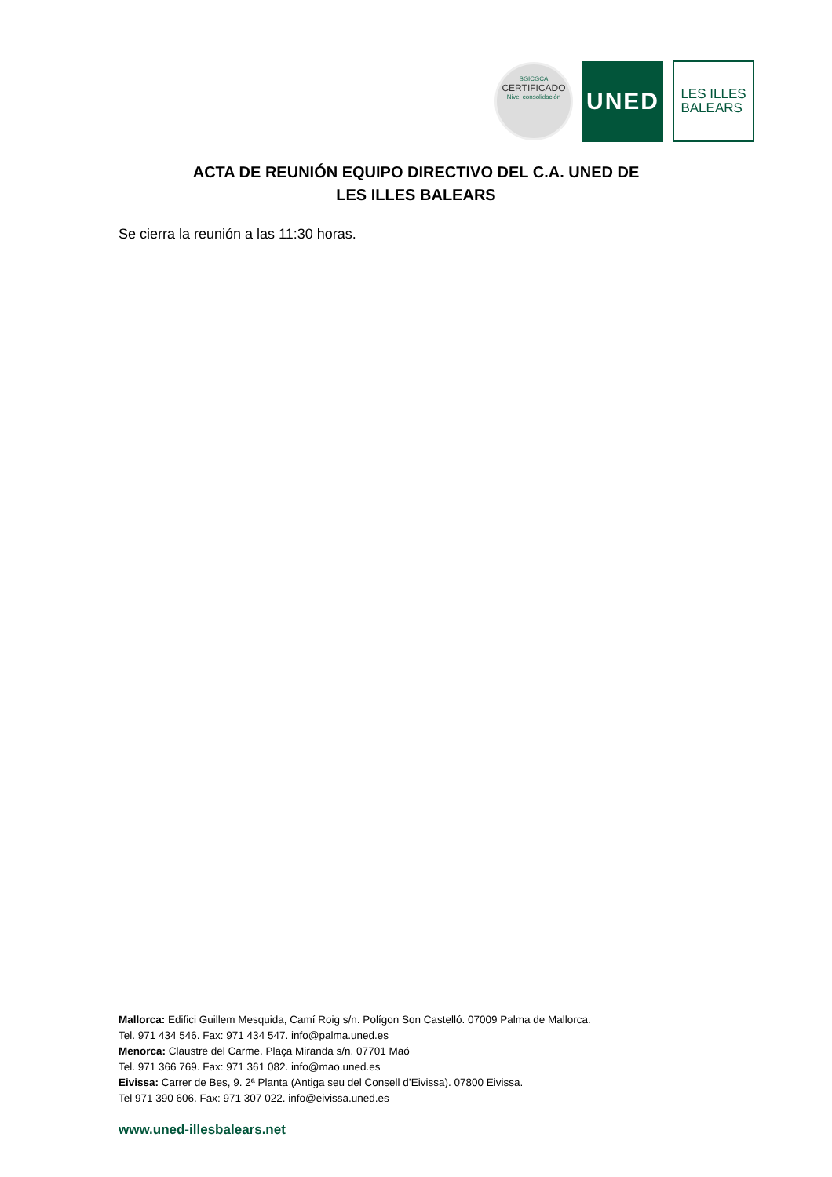SGICGCA
CERTIFICADO
Nivel consolidación
UNED
LES ILLES
BALEARS
ACTA DE REUNIÓN EQUIPO DIRECTIVO DEL C.A. UNED DE
LES ILLES BALEARS
Se cierra la reunión a las 11:30 horas.
Mallorca: Edifici Guillem Mesquida, Camí Roig s/n. Polígon Son Castelló. 07009 Palma de Mallorca.
Tel. 971 434 546. Fax: 971 434 547. info@palma.uned.es
Menorca: Claustre del Carme. Plaça Miranda s/n. 07701 Maó
Tel. 971 366 769. Fax: 971 361 082. info@mao.uned.es
Eivissa: Carrer de Bes, 9. 2ª Planta (Antiga seu del Consell d’Eivissa). 07800 Eivissa.
Tel 971 390 606. Fax: 971 307 022. info@eivissa.uned.es
www.uned-illesbalears.net